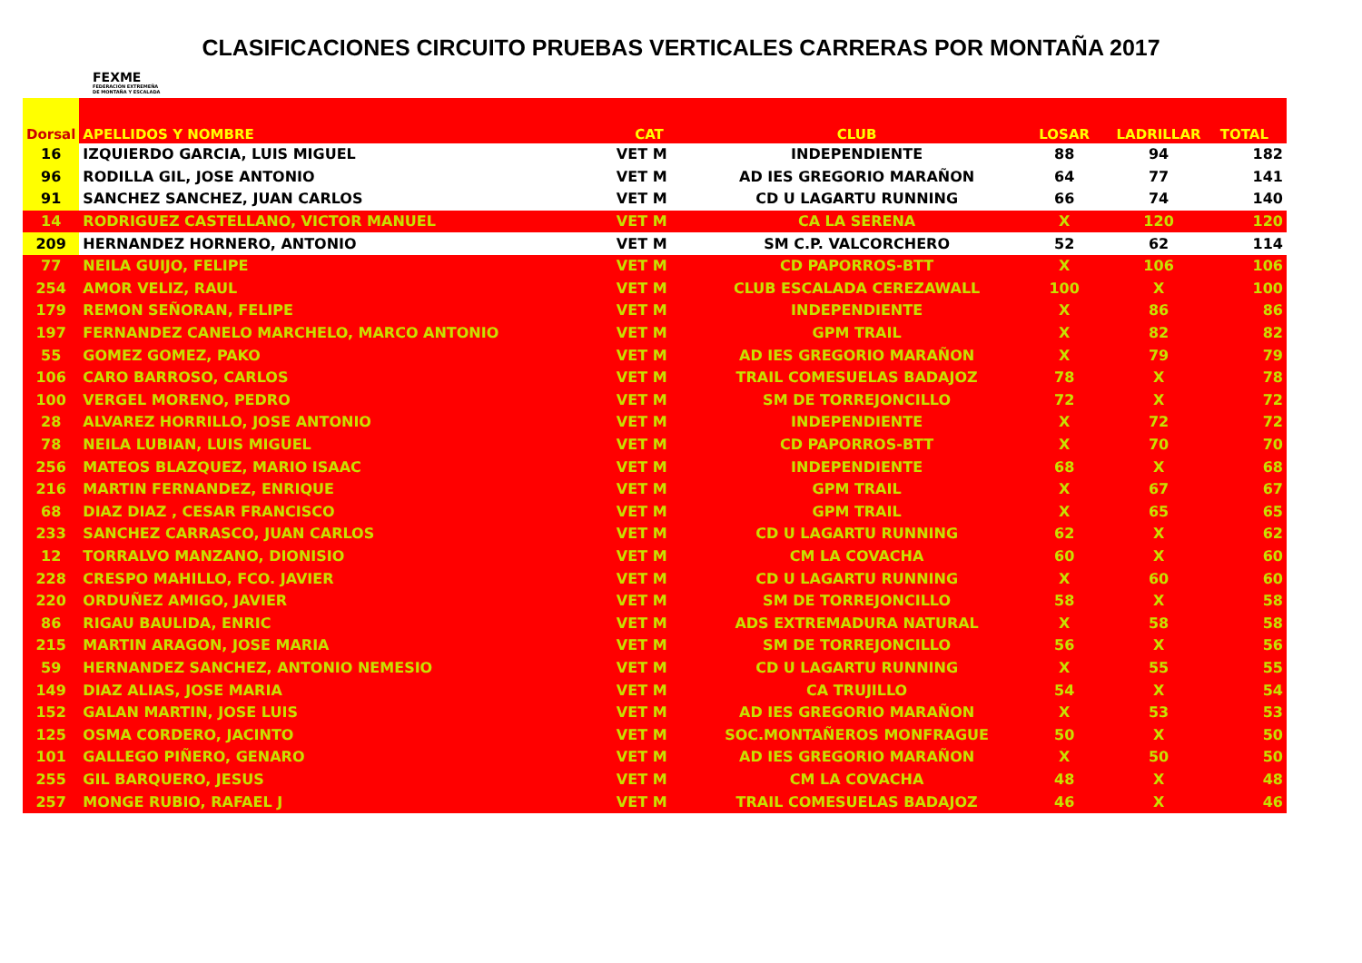CLASIFICACIONES CIRCUITO PRUEBAS VERTICALES CARRERAS POR MONTAÑA 2017
FEXME
FEDERACIÓN EXTREMEÑA
DE MONTAÑA Y ESCALADA
| Dorsal | APELLIDOS Y NOMBRE | CAT | CLUB | LOSAR | LADRILLAR | TOTAL |
| --- | --- | --- | --- | --- | --- | --- |
| 16 | IZQUIERDO GARCIA, LUIS MIGUEL | VET M | INDEPENDIENTE | 88 | 94 | 182 |
| 96 | RODILLA GIL, JOSE ANTONIO | VET M | AD IES GREGORIO MARAÑON | 64 | 77 | 141 |
| 91 | SANCHEZ SANCHEZ, JUAN CARLOS | VET M | CD U LAGARTU RUNNING | 66 | 74 | 140 |
| 14 | RODRIGUEZ CASTELLANO, VICTOR MANUEL | VET M | CA LA SERENA | X | 120 | 120 |
| 209 | HERNANDEZ HORNERO, ANTONIO | VET M | SM C.P. VALCORCHERO | 52 | 62 | 114 |
| 77 | NEILA GUIJO, FELIPE | VET M | CD PAPORROS-BTT | X | 106 | 106 |
| 254 | AMOR VELIZ, RAUL | VET M | CLUB ESCALADA CEREZAWALL | 100 | X | 100 |
| 179 | REMON SEÑORAN, FELIPE | VET M | INDEPENDIENTE | X | 86 | 86 |
| 197 | FERNANDEZ CANELO MARCHELO, MARCO ANTONIO | VET M | GPM TRAIL | X | 82 | 82 |
| 55 | GOMEZ GOMEZ, PAKO | VET M | AD IES GREGORIO MARAÑON | X | 79 | 79 |
| 106 | CARO BARROSO, CARLOS | VET M | TRAIL COMESUELAS BADAJOZ | 78 | X | 78 |
| 100 | VERGEL MORENO, PEDRO | VET M | SM DE TORREJONCILLO | 72 | X | 72 |
| 28 | ALVAREZ HORRILLO, JOSE ANTONIO | VET M | INDEPENDIENTE | X | 72 | 72 |
| 78 | NEILA LUBIAN, LUIS MIGUEL | VET M | CD PAPORROS-BTT | X | 70 | 70 |
| 256 | MATEOS BLAZQUEZ, MARIO ISAAC | VET M | INDEPENDIENTE | 68 | X | 68 |
| 216 | MARTIN FERNANDEZ, ENRIQUE | VET M | GPM TRAIL | X | 67 | 67 |
| 68 | DIAZ DIAZ , CESAR FRANCISCO | VET M | GPM TRAIL | X | 65 | 65 |
| 233 | SANCHEZ CARRASCO, JUAN CARLOS | VET M | CD U LAGARTU RUNNING | 62 | X | 62 |
| 12 | TORRALVO MANZANO, DIONISIO | VET M | CM LA COVACHA | 60 | X | 60 |
| 228 | CRESPO MAHILLO, FCO. JAVIER | VET M | CD U LAGARTU RUNNING | X | 60 | 60 |
| 220 | ORDUÑEZ AMIGO, JAVIER | VET M | SM DE TORREJONCILLO | 58 | X | 58 |
| 86 | RIGAU BAULIDA, ENRIC | VET M | ADS EXTREMADURA NATURAL | X | 58 | 58 |
| 215 | MARTIN ARAGON, JOSE MARIA | VET M | SM DE TORREJONCILLO | 56 | X | 56 |
| 59 | HERNANDEZ SANCHEZ, ANTONIO NEMESIO | VET M | CD U LAGARTU RUNNING | X | 55 | 55 |
| 149 | DIAZ ALIAS, JOSE MARIA | VET M | CA TRUJILLO | 54 | X | 54 |
| 152 | GALAN MARTIN, JOSE LUIS | VET M | AD IES GREGORIO MARAÑON | X | 53 | 53 |
| 125 | OSMA CORDERO, JACINTO | VET M | SOC.MONTAÑEROS MONFRAGUE | 50 | X | 50 |
| 101 | GALLEGO PIÑERO, GENARO | VET M | AD IES GREGORIO MARAÑON | X | 50 | 50 |
| 255 | GIL BARQUERO, JESUS | VET M | CM LA COVACHA | 48 | X | 48 |
| 257 | MONGE RUBIO, RAFAEL J | VET M | TRAIL COMESUELAS BADAJOZ | 46 | X | 46 |